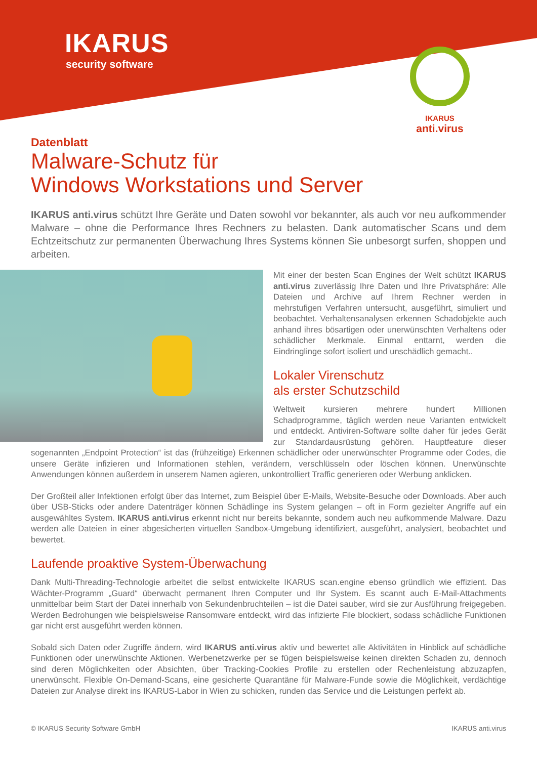IKARUS
security software
IKARUS
anti.virus
Datenblatt
Malware-Schutz für
Windows Workstations und Server
IKARUS anti.virus schützt Ihre Geräte und Daten sowohl vor bekannter, als auch vor neu aufkommender Malware – ohne die Performance Ihres Rechners zu belasten. Dank automatischer Scans und dem Echtzeitschutz zur permanenten Überwachung Ihres Systems können Sie unbesorgt surfen, shoppen und arbeiten.
Mit einer der besten Scan Engines der Welt schützt IKARUS anti.virus zuverlässig Ihre Daten und Ihre Privatsphäre: Alle Dateien und Archive auf Ihrem Rechner werden in mehrstufigen Verfahren untersucht, ausgeführt, simuliert und beobachtet. Verhaltensanalysen erkennen Schadobjekte auch anhand ihres bösartigen oder unerwünschten Verhaltens oder schädlicher Merkmale. Einmal enttarnt, werden die Eindringlinge sofort isoliert und unschädlich gemacht..
Lokaler Virenschutz
als erster Schutzschild
Weltweit kursieren mehrere hundert Millionen Schadprogramme, täglich werden neue Varianten entwickelt und entdeckt. Antiviren-Software sollte daher für jedes Gerät zur Standardausrüstung gehören. Hauptfeature dieser sogenannten „Endpoint Protection“ ist das (frühzeitige) Erkennen schädlicher oder unerwünschter Programme oder Codes, die unsere Geräte infizieren und Informationen stehlen, verändern, verschlüsseln oder löschen können. Unerwünschte Anwendungen können außerdem in unserem Namen agieren, unkontrolliert Traffic generieren oder Werbung anklicken.
Der Großteil aller Infektionen erfolgt über das Internet, zum Beispiel über E-Mails, Website-Besuche oder Downloads. Aber auch über USB-Sticks oder andere Datenträger können Schädlinge ins System gelangen – oft in Form gezielter Angriffe auf ein ausgewähltes System. IKARUS anti.virus erkennt nicht nur bereits bekannte, sondern auch neu aufkommende Malware. Dazu werden alle Dateien in einer abgesicherten virtuellen Sandbox-Umgebung identifiziert, ausgeführt, analysiert, beobachtet und bewertet.
Laufende proaktive System-Überwachung
Dank Multi-Threading-Technologie arbeitet die selbst entwickelte IKARUS scan.engine ebenso gründlich wie effizient. Das Wächter-Programm „Guard“ überwacht permanent Ihren Computer und Ihr System. Es scannt auch E-Mail-Attachments unmittelbar beim Start der Datei innerhalb von Sekundenbruchteilen – ist die Datei sauber, wird sie zur Ausführung freigegeben. Werden Bedrohungen wie beispielsweise Ransomware entdeckt, wird das infizierte File blockiert, sodass schädliche Funktionen gar nicht erst ausgeführt werden können.
Sobald sich Daten oder Zugriffe ändern, wird IKARUS anti.virus aktiv und bewertet alle Aktivitäten in Hinblick auf schädliche Funktionen oder unerwünschte Aktionen. Werbenetzwerke per se fügen beispielsweise keinen direkten Schaden zu, dennoch sind deren Möglichkeiten oder Absichten, über Tracking-Cookies Profile zu erstellen oder Rechenleistung abzuzapfen, unerwünscht. Flexible On-Demand-Scans, eine gesicherte Quarantäne für Malware-Funde sowie die Möglichkeit, verdächtige Dateien zur Analyse direkt ins IKARUS-Labor in Wien zu schicken, runden das Service und die Leistungen perfekt ab.
© IKARUS Security Software GmbH IKARUS anti.virus